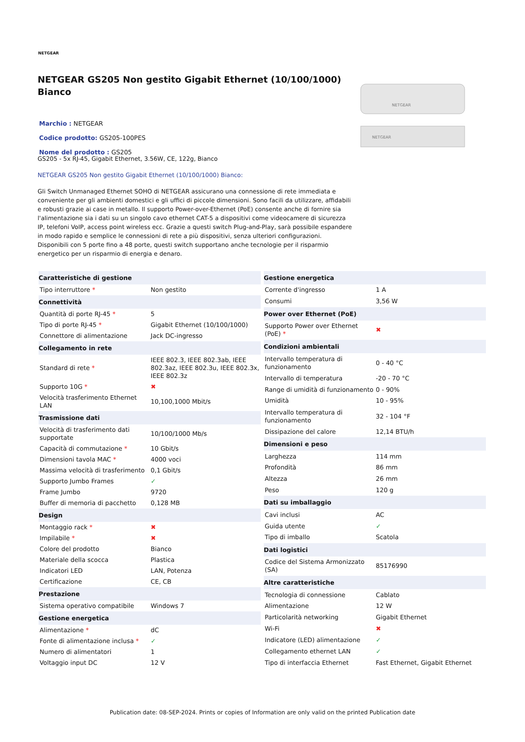NETGEAR
NETGEAR GS205 Non gestito Gigabit Ethernet (10/100/1000) Bianco
Marchio : NETGEAR
Codice prodotto: GS205-100PES
Nome del prodotto : GS205
NETGEAR
NETGEAR
GS205 - 5x RJ-45, Gigabit Ethernet, 3.56W, CE, 122g, Bianco
NETGEAR GS205 Non gestito Gigabit Ethernet (10/100/1000) Bianco:
Gli Switch Unmanaged Ethernet SOHO di NETGEAR assicurano una connessione di rete immediata e conveniente per gli ambienti domestici e gli uffici di piccole dimensioni. Sono facili da utilizzare, affidabili e robusti grazie ai case in metallo. Il supporto Power-over-Ethernet (PoE) consente anche di fornire sia l'alimentazione sia i dati su un singolo cavo ethernet CAT-5 a dispositivi come videocamere di sicurezza IP, telefoni VoIP, access point wireless ecc. Grazie a questi switch Plug-and-Play, sarà possibile espandere in modo rapido e semplice le connessioni di rete a più dispositivi, senza ulteriori configurazioni. Disponibili con 5 porte fino a 48 porte, questi switch supportano anche tecnologie per il risparmio energetico per un risparmio di energia e denaro.
| Caratteristiche di gestione | |
| --- | --- |
| Tipo interruttore * | Non gestito |
| Connettività | |
| Quantità di porte RJ-45 * | 5 |
| Tipo di porte RJ-45 * | Gigabit Ethernet (10/100/1000) |
| Connettore di alimentazione | Jack DC-ingresso |
| Collegamento in rete | |
| Standard di rete * | IEEE 802.3, IEEE 802.3ab, IEEE 802.3az, IEEE 802.3u, IEEE 802.3x, IEEE 802.3z |
| Supporto 10G * | ✖ |
| Velocità trasferimento Ethernet LAN | 10,100,1000 Mbit/s |
| Trasmissione dati | |
| Velocità di trasferimento dati supportate | 10/100/1000 Mb/s |
| Capacità di commutazione * | 10 Gbit/s |
| Dimensioni tavola MAC * | 4000 voci |
| Massima velocità di trasferimento | 0,1 Gbit/s |
| Supporto Jumbo Frames | ✓ |
| Frame Jumbo | 9720 |
| Buffer di memoria di pacchetto | 0,128 MB |
| Design | |
| Montaggio rack * | ✖ |
| Impilabile * | ✖ |
| Colore del prodotto | Bianco |
| Materiale della scocca | Plastica |
| Indicatori LED | LAN, Potenza |
| Certificazione | CE, CB |
| Prestazione | |
| Sistema operativo compatibile | Windows 7 |
| Gestione energetica | |
| Alimentazione * | dC |
| Fonte di alimentazione inclusa * | ✓ |
| Numero di alimentatori | 1 |
| Voltaggio input DC | 12 V |
| Gestione energetica | |
| --- | --- |
| Corrente d'ingresso | 1 A |
| Consumi | 3,56 W |
| Power over Ethernet (PoE) | |
| Supporto Power over Ethernet (PoE) * | ✖ |
| Condizioni ambientali | |
| Intervallo temperatura di funzionamento | 0 - 40 °C |
| Intervallo di temperatura | -20 - 70 °C |
| Range di umidità di funzionamento | 0 - 90% |
| Umidità | 10 - 95% |
| Intervallo temperatura di funzionamento | 32 - 104 °F |
| Dissipazione del calore | 12,14 BTU/h |
| Dimensioni e peso | |
| Larghezza | 114 mm |
| Profondità | 86 mm |
| Altezza | 26 mm |
| Peso | 120 g |
| Dati su imballaggio | |
| Cavi inclusi | AC |
| Guida utente | ✓ |
| Tipo di imballo | Scatola |
| Dati logistici | |
| Codice del Sistema Armonizzato (SA) | 85176990 |
| Altre caratteristiche | |
| Tecnologia di connessione | Cablato |
| Alimentazione | 12 W |
| Particolarità networking | Gigabit Ethernet |
| Wi-Fi | ✖ |
| Indicatore (LED) alimentazione | ✓ |
| Collegamento ethernet LAN | ✓ |
| Tipo di interfaccia Ethernet | Fast Ethernet, Gigabit Ethernet |
Publication date: 08-SEP-2024. Prints or copies of Information are only valid on the printed Publication date